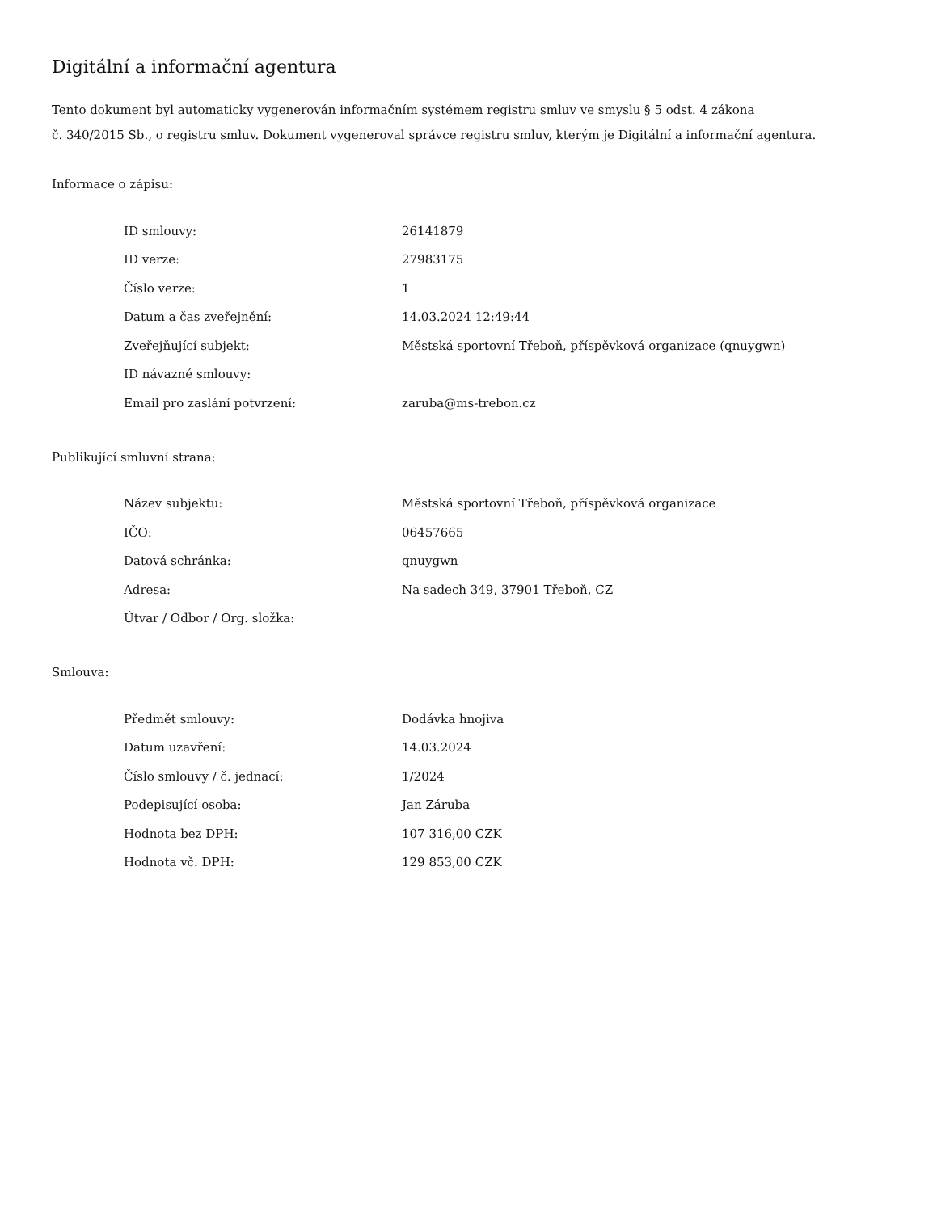Digitální a informační agentura
Tento dokument byl automaticky vygenerován informačním systémem registru smluv ve smyslu § 5 odst. 4 zákona
č. 340/2015 Sb., o registru smluv. Dokument vygeneroval správce registru smluv, kterým je Digitální a informační agentura.
Informace o zápisu:
| ID smlouvy: | 26141879 |
| ID verze: | 27983175 |
| Číslo verze: | 1 |
| Datum a čas zveřejnění: | 14.03.2024 12:49:44 |
| Zveřejňující subjekt: | Městská sportovní Třeboň, příspěvková organizace (qnuygwn) |
| ID návazné smlouvy: | |
| Email pro zaslání potvrzení: | zaruba@ms-trebon.cz |
Publikující smluvní strana:
| Název subjektu: | Městská sportovní Třeboň, příspěvková organizace |
| IČO: | 06457665 |
| Datová schránka: | qnuygwn |
| Adresa: | Na sadech 349, 37901 Třeboň, CZ |
| Útvar / Odbor / Org. složka: | |
Smlouva:
| Předmět smlouvy: | Dodávka hnojiva |
| Datum uzavření: | 14.03.2024 |
| Číslo smlouvy / č. jednací: | 1/2024 |
| Podepisující osoba: | Jan Záruba |
| Hodnota bez DPH: | 107 316,00 CZK |
| Hodnota vč. DPH: | 129 853,00 CZK |